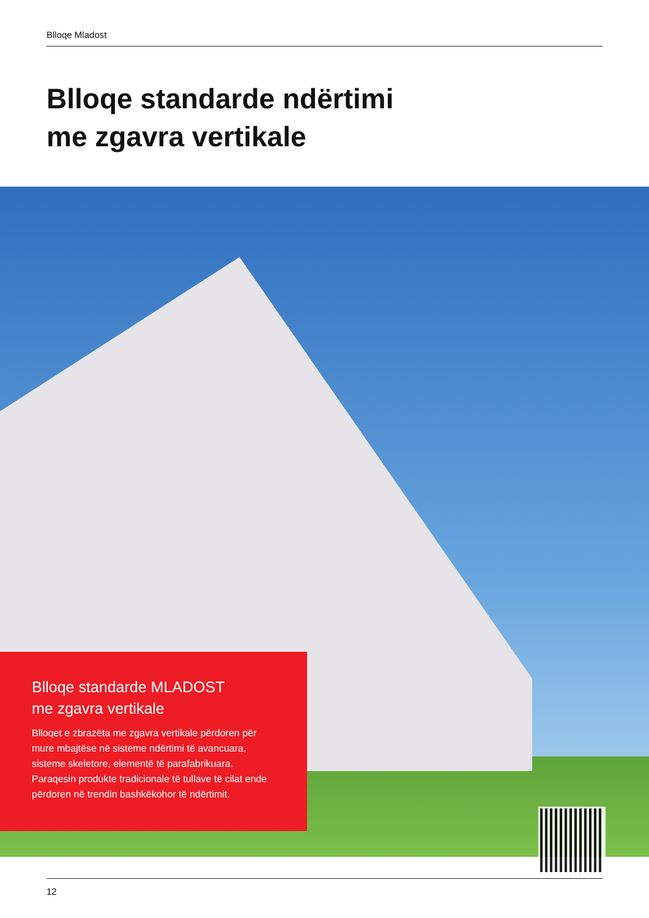Blloqe Mladost
Blloqe standarde ndërtimi
me zgavra vertikale
Blloqe standarde MLADOST
me zgavra vertikale
Blloqet e zbrazëta me zgavra vertikale përdoren për mure mbajtëse në sisteme ndërtimi të avancuara, sisteme skeletore, elementë të parafabrikuara. Paraqesin produkte tradicionale të tullave të cilat ende përdoren në trendin bashkëkohor të ndërtimit.
12